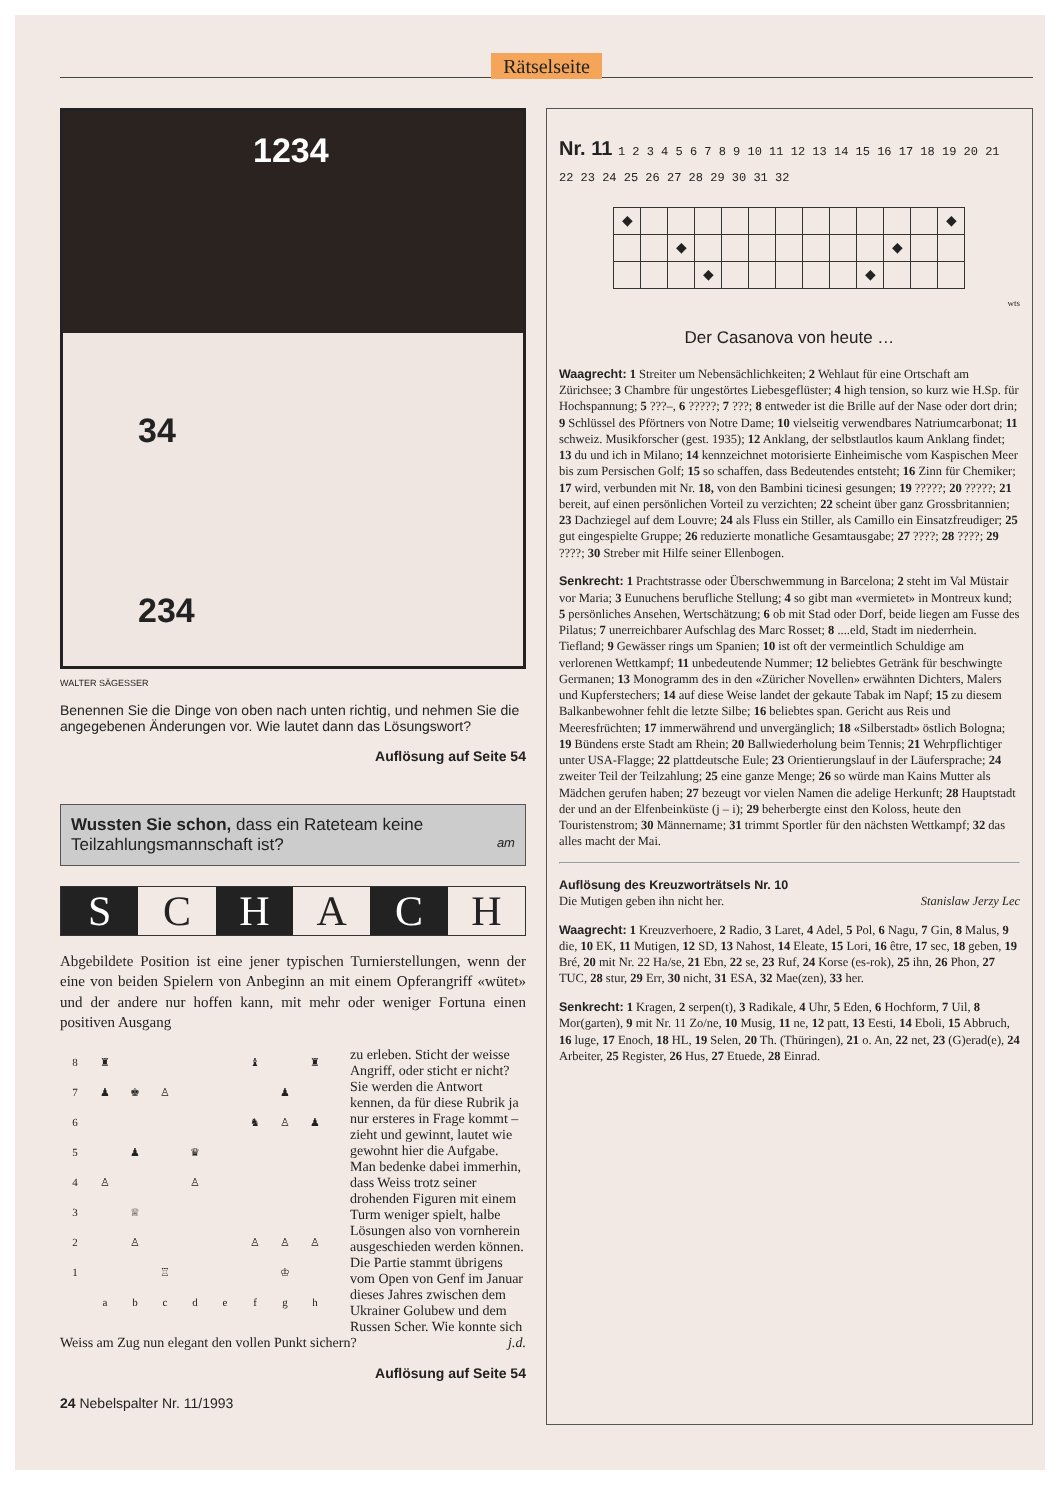Rätselseite
1234
34
234
WALTER SÄGESSER
Benennen Sie die Dinge von oben nach unten richtig, und nehmen Sie die angegebenen Änderungen vor. Wie lautet dann das Lösungswort?
Auflösung auf Seite 54
Wussten Sie schon, dass ein Rateteam keine Teilzahlungsmannschaft ist? am
S C H A C H
Abgebildete Position ist eine jener typischen Turnierstellungen, wenn der eine von beiden Spielern von Anbeginn an mit einem Opferangriff «wütet» und der andere nur hoffen kann, mit mehr oder weniger Fortuna einen positiven Ausgang
| 8 | ♜ | | | | | ♝ | | ♜ |
| 7 | ♟ | ♚ | ♙ | | | | ♟ | |
| 6 | | | | | | ♞ | ♙ | ♟ |
| 5 | | ♟ | | ♛ | | | | |
| 4 | ♙ | | | ♙ | | | | |
| 3 | | ♕ | | | | | | |
| 2 | | ♙ | | | | ♙ | ♙ | ♙ |
| 1 | | | ♖ | | | | ♔ | |
| | a | b | c | d | e | f | g | h |
zu erleben. Sticht der weisse Angriff, oder sticht er nicht? Sie werden die Antwort kennen, da für diese Rubrik ja nur ersteres in Frage kommt – zieht und gewinnt, lautet wie gewohnt hier die Aufgabe. Man bedenke dabei immerhin, dass Weiss trotz seiner drohenden Figuren mit einem Turm weniger spielt, halbe Lösungen also von vornherein ausgeschieden werden können. Die Partie stammt übrigens vom Open von Genf im Januar dieses Jahres zwischen dem Ukrainer Golubew und dem Russen Scher. Wie konnte sich Weiss am Zug nun elegant den vollen Punkt sichern? j.d.
Auflösung auf Seite 54
24 Nebelspalter Nr. 11/1993
Nr. 11 1 2 3 4 5 6 7 8 9 10 11 12 13 14 15 16 17 18 19 20 21 22 23 24 25 26 27 28 29 30 31 32
| ◆ | | | | | | | | | | | | ◆ |
| | | ◆ | | | | | | | | ◆ | | |
| | | | ◆ | | | | | | ◆ | | | |
wts
Der Casanova von heute …
Waagrecht: 1 Streiter um Nebensächlichkeiten; 2 Wehlaut für eine Ortschaft am Zürichsee; 3 Chambre für ungestörtes Liebesgeflüster; 4 high tension, so kurz wie H.Sp. für Hochspannung; 5 ???–, 6 ?????; 7 ???; 8 entweder ist die Brille auf der Nase oder dort drin; 9 Schlüssel des Pförtners von Notre Dame; 10 vielseitig verwendbares Natriumcarbonat; 11 schweiz. Musikforscher (gest. 1935); 12 Anklang, der selbstlautlos kaum Anklang findet; 13 du und ich in Milano; 14 kennzeichnet motorisierte Einheimische vom Kaspischen Meer bis zum Persischen Golf; 15 so schaffen, dass Bedeutendes entsteht; 16 Zinn für Chemiker; 17 wird, verbunden mit Nr. 18, von den Bambini ticinesi gesungen; 19 ?????; 20 ?????; 21 bereit, auf einen persönlichen Vorteil zu verzichten; 22 scheint über ganz Grossbritannien; 23 Dachziegel auf dem Louvre; 24 als Fluss ein Stiller, als Camillo ein Einsatzfreudiger; 25 gut eingespielte Gruppe; 26 reduzierte monatliche Gesamtausgabe; 27 ????; 28 ????; 29 ????; 30 Streber mit Hilfe seiner Ellenbogen.
Senkrecht: 1 Prachtstrasse oder Überschwemmung in Barcelona; 2 steht im Val Müstair vor Maria; 3 Eunuchens berufliche Stellung; 4 so gibt man «vermietet» in Montreux kund; 5 persönliches Ansehen, Wertschätzung; 6 ob mit Stad oder Dorf, beide liegen am Fusse des Pilatus; 7 unerreichbarer Aufschlag des Marc Rosset; 8 ....eld, Stadt im niederrhein. Tiefland; 9 Gewässer rings um Spanien; 10 ist oft der vermeintlich Schuldige am verlorenen Wettkampf; 11 unbedeutende Nummer; 12 beliebtes Getränk für beschwingte Germanen; 13 Monogramm des in den «Züricher Novellen» erwähnten Dichters, Malers und Kupferstechers; 14 auf diese Weise landet der gekaute Tabak im Napf; 15 zu diesem Balkanbewohner fehlt die letzte Silbe; 16 beliebtes span. Gericht aus Reis und Meeresfrüchten; 17 immerwährend und unvergänglich; 18 «Silberstadt» östlich Bologna; 19 Bündens erste Stadt am Rhein; 20 Ballwiederholung beim Tennis; 21 Wehrpflichtiger unter USA-Flagge; 22 plattdeutsche Eule; 23 Orientierungslauf in der Läufersprache; 24 zweiter Teil der Teilzahlung; 25 eine ganze Menge; 26 so würde man Kains Mutter als Mädchen gerufen haben; 27 bezeugt vor vielen Namen die adelige Herkunft; 28 Hauptstadt der und an der Elfenbeinküste (j – i); 29 beherbergte einst den Koloss, heute den Touristenstrom; 30 Männername; 31 trimmt Sportler für den nächsten Wettkampf; 32 das alles macht der Mai.
Auflösung des Kreuzworträtsels Nr. 10
Die Mutigen geben ihn nicht her. Stanislaw Jerzy Lec
Waagrecht: 1 Kreuzverhoere, 2 Radio, 3 Laret, 4 Adel, 5 Pol, 6 Nagu, 7 Gin, 8 Malus, 9 die, 10 EK, 11 Mutigen, 12 SD, 13 Nahost, 14 Eleate, 15 Lori, 16 être, 17 sec, 18 geben, 19 Bré, 20 mit Nr. 22 Ha/se, 21 Ebn, 22 se, 23 Ruf, 24 Korse (es-rok), 25 ihn, 26 Phon, 27 TUC, 28 stur, 29 Err, 30 nicht, 31 ESA, 32 Mae(zen), 33 her.
Senkrecht: 1 Kragen, 2 serpen(t), 3 Radikale, 4 Uhr, 5 Eden, 6 Hochform, 7 Uil, 8 Mor(garten), 9 mit Nr. 11 Zo/ne, 10 Musig, 11 ne, 12 patt, 13 Eesti, 14 Eboli, 15 Abbruch, 16 luge, 17 Enoch, 18 HL, 19 Selen, 20 Th. (Thüringen), 21 o. An, 22 net, 23 (G)erad(e), 24 Arbeiter, 25 Register, 26 Hus, 27 Etuede, 28 Einrad.